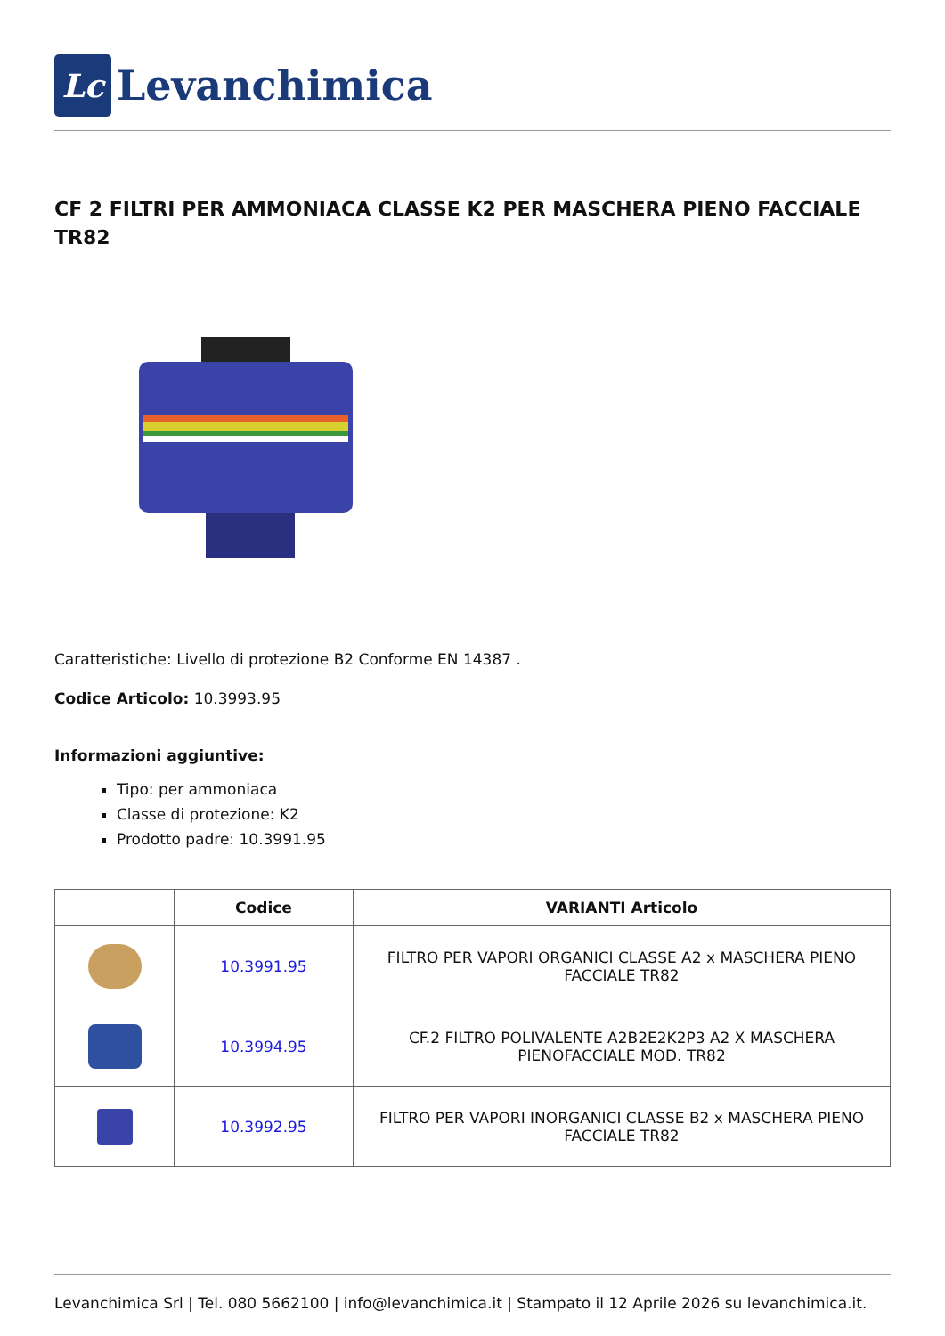Lc
Levanchimica
CF 2 FILTRI PER AMMONIACA CLASSE K2 PER MASCHERA PIENO FACCIALE TR82
Caratteristiche: Livello di protezione B2 Conforme EN 14387 .
Codice Articolo: 10.3993.95
Informazioni aggiuntive:
Tipo: per ammoniaca
Classe di protezione: K2
Prodotto padre: 10.3991.95
| | Codice | VARIANTI Articolo |
| --- | --- | --- |
| | 10.3991.95 | FILTRO PER VAPORI ORGANICI CLASSE A2 x MASCHERA PIENO FACCIALE TR82 |
| | 10.3994.95 | CF.2 FILTRO POLIVALENTE A2B2E2K2P3 A2 X MASCHERA PIENOFACCIALE MOD. TR82 |
| | 10.3992.95 | FILTRO PER VAPORI INORGANICI CLASSE B2 x MASCHERA PIENO FACCIALE TR82 |
Levanchimica Srl | Tel. 080 5662100 | info@levanchimica.it | Stampato il 12 Aprile 2026 su levanchimica.it.